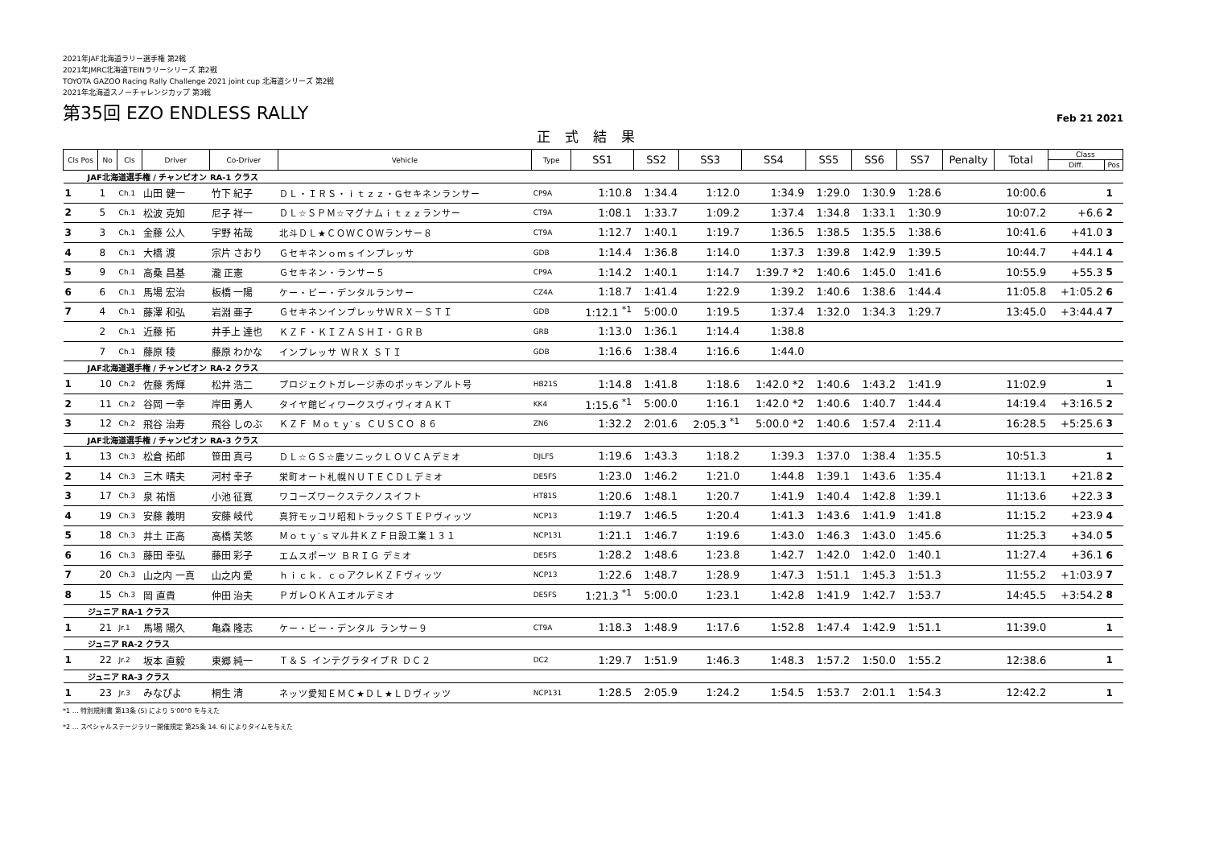2021年JAF北海道ラリー選手権 第2戦
2021年JMRC北海道TEINラリーシリーズ 第2戦
TOYOTA GAZOO Racing Rally Challenge 2021 joint cup 北海道シリーズ 第2戦
2021年北海道スノーチャレンジカップ 第3戦
第35回 EZO ENDLESS RALLY
Feb 21 2021
正式結果
| Cls Pos | No | Cls | Driver | Co-Driver | Vehicle | Type | SS1 | SS2 | SS3 | SS4 | SS5 | SS6 | SS7 | Penalty | Total | Class | |
| --- | --- | --- | --- | --- | --- | --- | --- | --- | --- | --- | --- | --- | --- | --- | --- | --- | --- |
| | | | | | | | | | | | | | | | | Diff. | Pos |
| JAF北海道選手権 / チャンピオン RA-1 クラス | | | | | | | | | | | | | | | | | |
| 1 | 1 | Ch.1 | 山田 健一 | 竹下 紀子 | ＤＬ・ＩＲＳ・ｉｔｚｚ・Gセキネンランサー | CP9A | 1:10.8 | 1:34.4 | 1:12.0 | 1:34.9 | 1:29.0 | 1:30.9 | 1:28.6 | | 10:00.6 | | 1 |
| 2 | 5 | Ch.1 | 松波 克知 | 尼子 祥一 | ＤＬ☆ＳＰＭ☆マグナムｉｔｚｚランサー | CT9A | 1:08.1 | 1:33.7 | 1:09.2 | 1:37.4 | 1:34.8 | 1:33.1 | 1:30.9 | | 10:07.2 | +6.6 | 2 |
| 3 | 3 | Ch.1 | 金藤 公人 | 宇野 祐哉 | 北斗ＤＬ★ＣＯＷＣＯＷランサー８ | CT9A | 1:12.7 | 1:40.1 | 1:19.7 | 1:36.5 | 1:38.5 | 1:35.5 | 1:38.6 | | 10:41.6 | +41.0 | 3 |
| 4 | 8 | Ch.1 | 大橋 渡 | 宗片 さおり | Ｇセキネンｏｍｓインプレッサ | GDB | 1:14.4 | 1:36.8 | 1:14.0 | 1:37.3 | 1:39.8 | 1:42.9 | 1:39.5 | | 10:44.7 | +44.1 | 4 |
| 5 | 9 | Ch.1 | 高桑 昌基 | 瀧 正憲 | Ｇセキネン・ランサー５ | CP9A | 1:14.2 | 1:40.1 | 1:14.7 | 1:39.7 *2 | 1:40.6 | 1:45.0 | 1:41.6 | | 10:55.9 | +55.3 | 5 |
| 6 | 6 | Ch.1 | 馬場 宏治 | 板橋 一陽 | ケー・ビー・デンタルランサー | CZ4A | 1:18.7 | 1:41.4 | 1:22.9 | 1:39.2 | 1:40.6 | 1:38.6 | 1:44.4 | | 11:05.8 | +1:05.2 | 6 |
| 7 | 4 | Ch.1 | 藤澤 和弘 | 岩淵 亜子 | ＧセキネンインプレッサＷＲＸ－ＳＴＩ | GDB | 1:12.1 <sup>*1</sup> | 5:00.0 | 1:19.5 | 1:37.4 | 1:32.0 | 1:34.3 | 1:29.7 | | 13:45.0 | +3:44.4 | 7 |
| | 2 | Ch.1 | 近藤 拓 | 井手上 達也 | ＫＺＦ・ＫＩＺＡＳＨＩ・ＧＲＢ | GRB | 1:13.0 | 1:36.1 | 1:14.4 | 1:38.8 | | | | | | | |
| | 7 | Ch.1 | 藤原 稜 | 藤原 わかな | インプレッサ ＷＲＸ ＳＴＩ | GDB | 1:16.6 | 1:38.4 | 1:16.6 | 1:44.0 | | | | | | | |
| JAF北海道選手権 / チャンピオン RA-2 クラス | | | | | | | | | | | | | | | | | |
| 1 | 10 | Ch.2 | 佐藤 秀輝 | 松井 浩二 | プロジェクトガレージ赤のポッキンアルト号 | HB21S | 1:14.8 | 1:41.8 | 1:18.6 | 1:42.0 *2 | 1:40.6 | 1:43.2 | 1:41.9 | | 11:02.9 | | 1 |
| 2 | 11 | Ch.2 | 谷岡 一幸 | 岸田 勇人 | タイヤ館ビィワークスヴィヴィオＡＫＴ | KK4 | 1:15.6 <sup>*1</sup> | 5:00.0 | 1:16.1 | 1:42.0 *2 | 1:40.6 | 1:40.7 | 1:44.4 | | 14:19.4 | +3:16.5 | 2 |
| 3 | 12 | Ch.2 | 飛谷 治寿 | 飛谷 しのぶ | ＫＺＦ Ｍｏｔｙ′ｓ ＣＵＳＣＯ ８６ | ZN6 | 1:32.2 | 2:01.6 | 2:05.3 <sup>*1</sup> | 5:00.0 *2 | 1:40.6 | 1:57.4 | 2:11.4 | | 16:28.5 | +5:25.6 | 3 |
| JAF北海道選手権 / チャンピオン RA-3 クラス | | | | | | | | | | | | | | | | | |
| 1 | 13 | Ch.3 | 松倉 拓郎 | 笹田 真弓 | ＤＬ☆ＧＳ☆鹿ソニックＬＯＶＣＡデミオ | DJLFS | 1:19.6 | 1:43.3 | 1:18.2 | 1:39.3 | 1:37.0 | 1:38.4 | 1:35.5 | | 10:51.3 | | 1 |
| 2 | 14 | Ch.3 | 三木 晴夫 | 河村 幸子 | 栄町オート札幌ＮＵＴＥＣＤＬデミオ | DE5FS | 1:23.0 | 1:46.2 | 1:21.0 | 1:44.8 | 1:39.1 | 1:43.6 | 1:35.4 | | 11:13.1 | +21.8 | 2 |
| 3 | 17 | Ch.3 | 泉 祐悟 | 小池 征寛 | ワコーズワークステクノスイフト | HT81S | 1:20.6 | 1:48.1 | 1:20.7 | 1:41.9 | 1:40.4 | 1:42.8 | 1:39.1 | | 11:13.6 | +22.3 | 3 |
| 4 | 19 | Ch.3 | 安藤 義明 | 安藤 岐代 | 真狩モッコリ昭和トラックＳＴＥＰヴィッツ | NCP13 | 1:19.7 | 1:46.5 | 1:20.4 | 1:41.3 | 1:43.6 | 1:41.9 | 1:41.8 | | 11:15.2 | +23.9 | 4 |
| 5 | 18 | Ch.3 | 井土 正高 | 高橋 芙悠 | Ｍｏｔｙ′ｓマル井ＫＺＦ日設工業１３１ | NCP131 | 1:21.1 | 1:46.7 | 1:19.6 | 1:43.0 | 1:46.3 | 1:43.0 | 1:45.6 | | 11:25.3 | +34.0 | 5 |
| 6 | 16 | Ch.3 | 藤田 幸弘 | 藤田 彩子 | エムスポーツ ＢＲＩＧ デミオ | DE5FS | 1:28.2 | 1:48.6 | 1:23.8 | 1:42.7 | 1:42.0 | 1:42.0 | 1:40.1 | | 11:27.4 | +36.1 | 6 |
| 7 | 20 | Ch.3 | 山之内 一真 | 山之内 愛 | ｈｉｃｋ．ｃｏアクレＫＺＦヴィッツ | NCP13 | 1:22.6 | 1:48.7 | 1:28.9 | 1:47.3 | 1:51.1 | 1:45.3 | 1:51.3 | | 11:55.2 | +1:03.9 | 7 |
| 8 | 15 | Ch.3 | 岡 直貴 | 仲田 治夫 | ＰガレＯＫＡエオルデミオ | DE5FS | 1:21.3 <sup>*1</sup> | 5:00.0 | 1:23.1 | 1:42.8 | 1:41.9 | 1:42.7 | 1:53.7 | | 14:45.5 | +3:54.2 | 8 |
| ジュニア RA-1 クラス | | | | | | | | | | | | | | | | | |
| 1 | 21 | Jr.1 | 馬場 陽久 | 亀森 隆志 | ケー・ビー・デンタル ランサー９ | CT9A | 1:18.3 | 1:48.9 | 1:17.6 | 1:52.8 | 1:47.4 | 1:42.9 | 1:51.1 | | 11:39.0 | | 1 |
| ジュニア RA-2 クラス | | | | | | | | | | | | | | | | | |
| 1 | 22 | Jr.2 | 坂本 直毅 | 東郷 純一 | Ｔ＆Ｓ インテグラタイプＲ ＤＣ２ | DC2 | 1:29.7 | 1:51.9 | 1:46.3 | 1:48.3 | 1:57.2 | 1:50.0 | 1:55.2 | | 12:38.6 | | 1 |
| ジュニア RA-3 クラス | | | | | | | | | | | | | | | | | |
| 1 | 23 | Jr.3 | みなぴよ | 桐生 清 | ネッツ愛知ＥＭＣ★ＤＬ★ＬＤヴィッツ | NCP131 | 1:28.5 | 2:05.9 | 1:24.2 | 1:54.5 | 1:53.7 | 2:01.1 | 1:54.3 | | 12:42.2 | | 1 |
*1 … 特別規則書 第13条 (5) により 5'00"0 を与えた
*2 … スペシャルステージラリー開催規定 第25条 14. 6) によりタイムを与えた